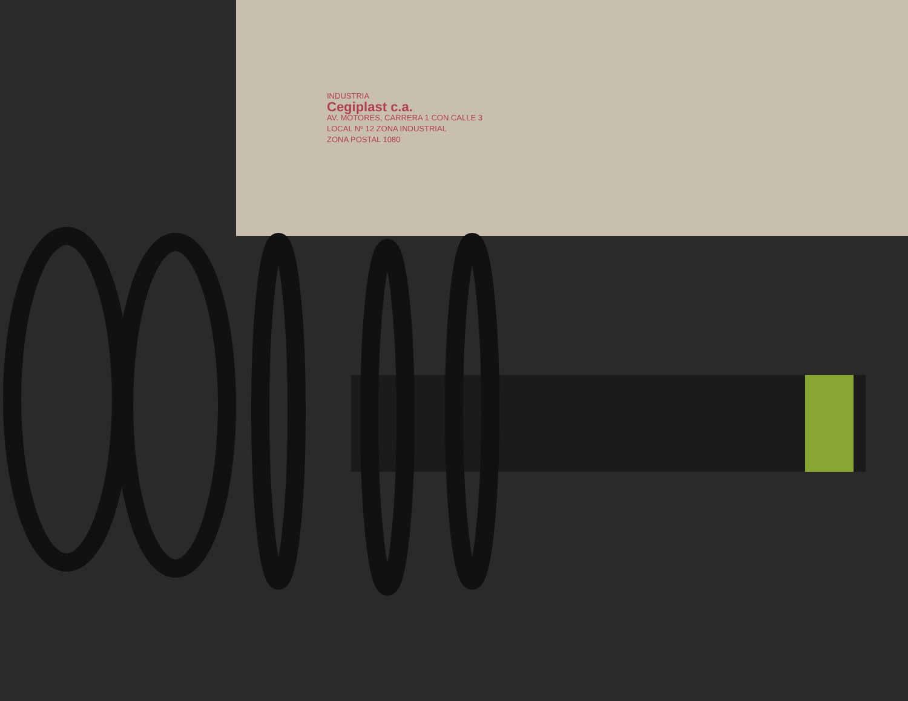INDUSTRIA
Cegiplast c.a.
AV. MOTORES, CARRERA 1 CON CALLE 3
LOCAL Nº 12 ZONA INDUSTRIAL
ZONA POSTAL 1080